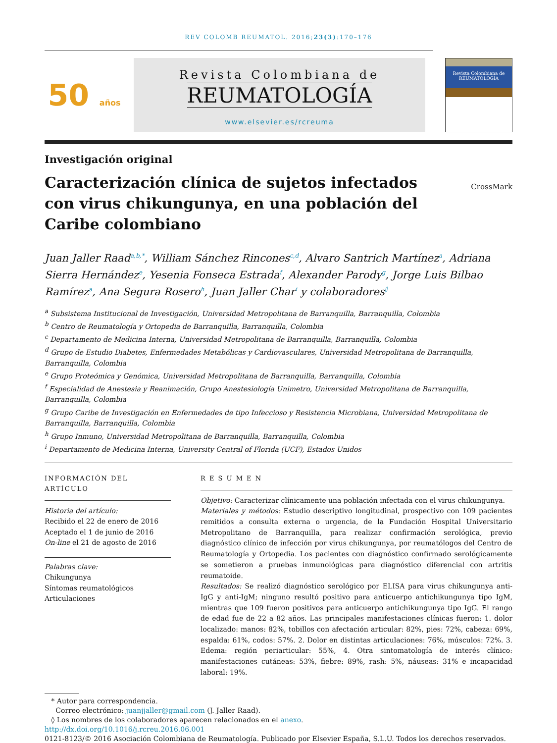REV COLOMB REUMATOL. 2016;23(3):170–176
50 años
Revista Colombiana de
REUMATOLOGÍA
www.elsevier.es/rcreuma
Revista Colombiana de
REUMATOLOGÍA
Investigación original
Caracterización clínica de sujetos infectados con virus chikungunya, en una población del Caribe colombiano
CrossMark
Juan Jaller Raad<sup>a,b,*</sup>, William Sánchez Rincones<sup>c,d</sup>, Alvaro Santrich Martínez<sup>a</sup>, Adriana Sierra Hernández<sup>e</sup>, Yesenia Fonseca Estrada<sup>f</sup>, Alexander Parody<sup>g</sup>, Jorge Luis Bilbao Ramírez<sup>a</sup>, Ana Segura Rosero<sup>h</sup>, Juan Jaller Char<sup>i</sup> y colaboradores<sup>◊</sup>
<sup>a</sup> Subsistema Institucional de Investigación, Universidad Metropolitana de Barranquilla, Barranquilla, Colombia
<sup>b</sup> Centro de Reumatología y Ortopedia de Barranquilla, Barranquilla, Colombia
<sup>c</sup> Departamento de Medicina Interna, Universidad Metropolitana de Barranquilla, Barranquilla, Colombia
<sup>d</sup> Grupo de Estudio Diabetes, Enfermedades Metabólicas y Cardiovasculares, Universidad Metropolitana de Barranquilla, Barranquilla, Colombia
<sup>e</sup> Grupo Proteómica y Genómica, Universidad Metropolitana de Barranquilla, Barranquilla, Colombia
<sup>f</sup> Especialidad de Anestesia y Reanimación, Grupo Anestesiología Unimetro, Universidad Metropolitana de Barranquilla, Barranquilla, Colombia
<sup>g</sup> Grupo Caribe de Investigación en Enfermedades de tipo Infeccioso y Resistencia Microbiana, Universidad Metropolitana de Barranquilla, Barranquilla, Colombia
<sup>h</sup> Grupo Inmuno, Universidad Metropolitana de Barranquilla, Barranquilla, Colombia
<sup>i</sup> Departamento de Medicina Interna, University Central of Florida (UCF), Estados Unidos
INFORMACIÓN DEL ARTÍCULO
Historia del artículo:
Recibido el 22 de enero de 2016
Aceptado el 1 de junio de 2016
On-line el 21 de agosto de 2016
Palabras clave:
Chikungunya
Síntomas reumatológicos
Articulaciones
R E S U M E N
Objetivo: Caracterizar clínicamente una población infectada con el virus chikungunya.
Materiales y métodos: Estudio descriptivo longitudinal, prospectivo con 109 pacientes remitidos a consulta externa o urgencia, de la Fundación Hospital Universitario Metropolitano de Barranquilla, para realizar confirmación serológica, previo diagnóstico clínico de infección por virus chikungunya, por reumatólogos del Centro de Reumatología y Ortopedia. Los pacientes con diagnóstico confirmado serológicamente se sometieron a pruebas inmunológicas para diagnóstico diferencial con artritis reumatoide.
Resultados: Se realizó diagnóstico serológico por ELISA para virus chikungunya anti-IgG y anti-IgM; ninguno resultó positivo para anticuerpo antichikungunya tipo IgM, mientras que 109 fueron positivos para anticuerpo antichikungunya tipo IgG. El rango de edad fue de 22 a 82 años. Las principales manifestaciones clínicas fueron: 1. dolor localizado: manos: 82%, tobillos con afectación articular: 82%, pies: 72%, cabeza: 69%, espalda: 61%, codos: 57%. 2. Dolor en distintas articulaciones: 76%, músculos: 72%. 3. Edema: región periarticular: 55%, 4. Otra sintomatología de interés clínico: manifestaciones cutáneas: 53%, fiebre: 89%, rash: 5%, náuseas: 31% e incapacidad laboral: 19%.
* Autor para correspondencia.
Correo electrónico: juanjjaller@gmail.com (J. Jaller Raad).
◊ Los nombres de los colaboradores aparecen relacionados en el anexo.
http://dx.doi.org/10.1016/j.rcreu.2016.06.001
0121-8123/© 2016 Asociación Colombiana de Reumatología. Publicado por Elsevier España, S.L.U. Todos los derechos reservados.